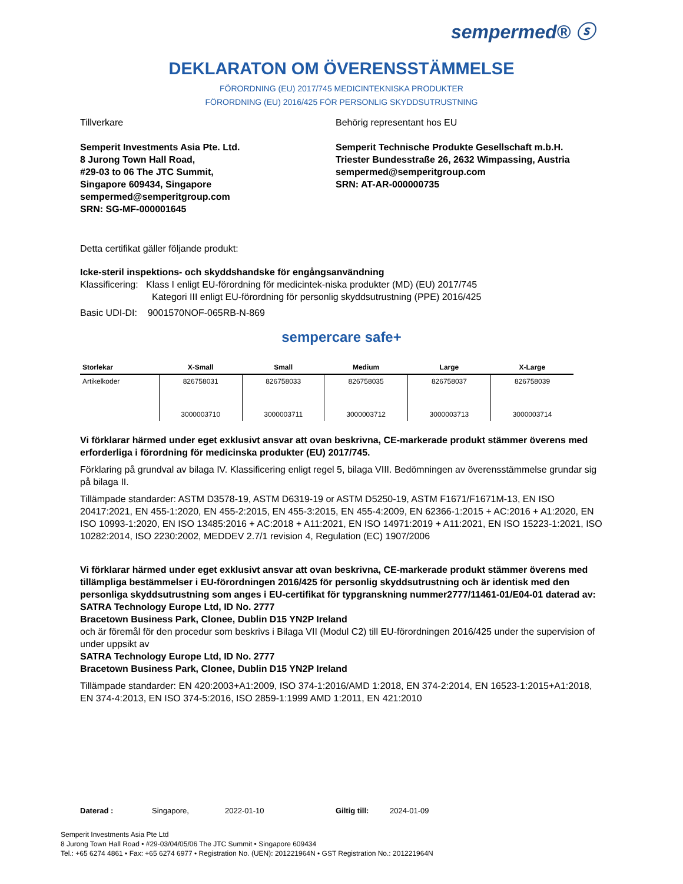sempermed® ⓢ
DEKLARATON OM ÖVERENSSTÄMMELSE
FÖRORDNING (EU) 2017/745 MEDICINTEKNISKA PRODUKTER
FÖRORDNING (EU) 2016/425 FÖR PERSONLIG SKYDDSUTRUSTNING
Tillverkare
Semperit Investments Asia Pte. Ltd.
8 Jurong Town Hall Road,
#29-03 to 06 The JTC Summit,
Singapore 609434, Singapore
sempermed@semperitgroup.com
SRN: SG-MF-000001645
Behörig representant hos EU
Semperit Technische Produkte Gesellschaft m.b.H.
Triester Bundesstraße 26, 2632 Wimpassing, Austria
sempermed@semperitgroup.com
SRN: AT-AR-000000735
Detta certifikat gäller följande produkt:
Icke-steril inspektions- och skyddshandske för engångsanvändning
Klassificering: Klass I enligt EU-förordning för medicintek-niska produkter (MD) (EU) 2017/745
Kategori III enligt EU-förordning för personlig skyddsutrustning (PPE) 2016/425
Basic UDI-DI: 9001570NOF-065RB-N-869
sempercare safe+
| Storlekar | X-Small | Small | Medium | Large | X-Large |
| --- | --- | --- | --- | --- | --- |
| Artikelkoder | 826758031 3000003710 | 826758033 3000003711 | 826758035 3000003712 | 826758037 3000003713 | 826758039 3000003714 |
Vi förklarar härmed under eget exklusivt ansvar att ovan beskrivna, CE-markerade produkt stämmer överens med erforderliga i förordning för medicinska produkter (EU) 2017/745.
Förklaring på grundval av bilaga IV. Klassificering enligt regel 5, bilaga VIII. Bedömningen av överensstämmelse grundar sig på bilaga II.
Tillämpade standarder: ASTM D3578-19, ASTM D6319-19 or ASTM D5250-19, ASTM F1671/F1671M-13, EN ISO 20417:2021, EN 455-1:2020, EN 455-2:2015, EN 455-3:2015, EN 455-4:2009, EN 62366-1:2015 + AC:2016 + A1:2020, EN ISO 10993-1:2020, EN ISO 13485:2016 + AC:2018 + A11:2021, EN ISO 14971:2019 + A11:2021, EN ISO 15223-1:2021, ISO 10282:2014, ISO 2230:2002, MEDDEV 2.7/1 revision 4, Regulation (EC) 1907/2006
Vi förklarar härmed under eget exklusivt ansvar att ovan beskrivna, CE-markerade produkt stämmer överens med tillämpliga bestämmelser i EU-förordningen 2016/425 för personlig skyddsutrustning och är identisk med den personliga skyddsutrustning som anges i EU-certifikat för typgranskning nummer2777/11461-01/E04-01 daterad av:
SATRA Technology Europe Ltd, ID No. 2777
Bracetown Business Park, Clonee, Dublin D15 YN2P Ireland
och är föremål för den procedur som beskrivs i Bilaga VII (Modul C2) till EU-förordningen 2016/425 under the supervision of under uppsikt av
SATRA Technology Europe Ltd, ID No. 2777
Bracetown Business Park, Clonee, Dublin D15 YN2P Ireland
Tillämpade standarder: EN 420:2003+A1:2009, ISO 374-1:2016/AMD 1:2018, EN 374-2:2014, EN 16523-1:2015+A1:2018, EN 374-4:2013, EN ISO 374-5:2016, ISO 2859-1:1999 AMD 1:2011, EN 421:2010
Daterad : Singapore, 2022-01-10 Giltig till: 2024-01-09
Semperit Investments Asia Pte Ltd
8 Jurong Town Hall Road • #29-03/04/05/06 The JTC Summit • Singapore 609434
Tel.: +65 6274 4861 • Fax: +65 6274 6977 • Registration No. (UEN): 201221964N • GST Registration No.: 201221964N